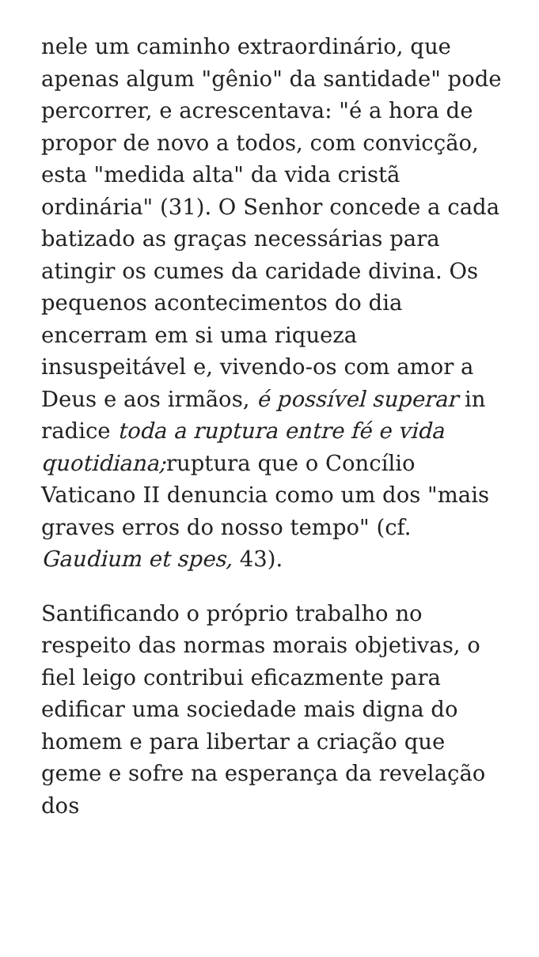nele um caminho extraordinário, que apenas algum "gênio" da santidade" pode percorrer, e acrescentava: "é a hora de propor de novo a todos, com convicção, esta "medida alta" da vida cristã ordinária" (31). O Senhor concede a cada batizado as graças necessárias para atingir os cumes da caridade divina. Os pequenos acontecimentos do dia encerram em si uma riqueza insuspeitável e, vivendo-os com amor a Deus e aos irmãos, é possível superar in radice toda a ruptura entre fé e vida quotidiana; ruptura que o Concílio Vaticano II denuncia como um dos "mais graves erros do nosso tempo" (cf. Gaudium et spes, 43).
Santificando o próprio trabalho no respeito das normas morais objetivas, o fiel leigo contribui eficazmente para edificar uma sociedade mais digna do homem e para libertar a criação que geme e sofre na esperança da revelação dos